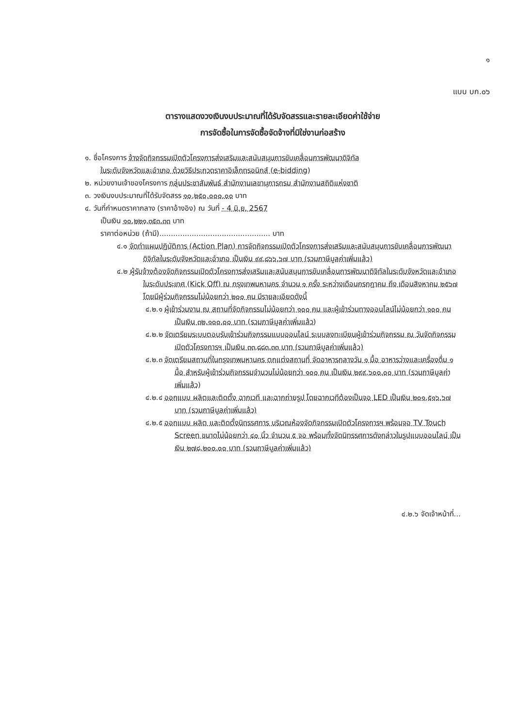๑
แบบ บก.๐๖
ตารางแสดงวงเงินงบประมาณที่ได้รับจัดสรรและรายละเอียดค่าใช้จ่าย
การจัดซื้อในการจัดซื้อจัดจ้างที่มิใช่งานก่อสร้าง
๑. ชื่อโครงการ จ้างจัดกิจกรรมเปิดตัวโครงการส่งเสริมและสนับสนุนการขับเคลื่อนการพัฒนาดิจิทัล
ในระดับจังหวัดและอำเภอ ด้วยวิธีประกวดราคาอิเล็กทรอนิกส์ (e-bidding)
๒. หน่วยงานเจ้าของโครงการ กลุ่มประชาสัมพันธ์ สำนักงานเลขานุการกรม สำนักงานสถิติแห่งชาติ
๓. วงเงินงบประมาณที่ได้รับจัดสรร ๑๐,๒๕๐,๐๐๐.๐๐ บาท
๔. วันที่กำหนดราคากลาง (ราคาอ้างอิง) ณ วันที่ - 4 มิ.ย. 2567
เป็นเงิน ๑๐,๒๒๑,๓๕๓.๓๓ บาท
ราคาต่อหน่วย (ถ้ามี)................................................ บาท
๔.๑ จัดทำแผนปฏิบัติการ (Action Plan) การจัดกิจกรรมเปิดตัวโครงการส่งเสริมและสนับสนุนการขับเคลื่อนการพัฒนาดิจิทัลในระดับจังหวัดและอำเภอ เป็นเงิน ๙๙,๘๖๖.๖๗ บาท (รวมภาษีมูลค่าเพิ่มแล้ว)
๔.๒ ผู้รับจ้างต้องจัดกิจกรรมเปิดตัวโครงการส่งเสริมและสนับสนุนการขับเคลื่อนการพัฒนาดิจิทัลในระดับจังหวัดและอำเภอ ในระดับประเทศ (Kick Off) ณ กรุงเทพมหานคร จำนวน ๑ ครั้ง ระหว่างเดือนกรกฎาคม ถึง เดือนสิงหาคม ๒๕๖๗ โดยมีผู้ร่วมกิจกรรมไม่น้อยกว่า ๒๐๐ คน มีรายละเอียดดังนี้
๔.๒.๑ ผู้เข้าร่วมงาน ณ สถานที่จัดกิจกรรมไม่น้อยกว่า ๑๐๐ คน และผู้เข้าร่วมทางออนไลน์ไม่น้อยกว่า ๑๐๐ คน เป็นเงิน ๓๒,๑๐๐.๐๐ บาท (รวมภาษีมูลค่าเพิ่มแล้ว)
๔.๒.๒ จัดเตรียมระบบตอบรับเข้าร่วมกิจกรรมแบบออนไลน์ ระบบลงทะเบียนผู้เข้าร่วมกิจกรรม ณ วันจัดกิจกรรมเปิดตัวโครงการฯ เป็นเงิน ๓๓,๘๘๓.๓๓ บาท (รวมภาษีมูลค่าเพิ่มแล้ว)
๔.๒.๓ จัดเตรียมสถานที่ในกรุงเทพมหานคร ตกแต่งสถานที่ จัดอาหารกลางวัน ๑ มื้อ อาหารว่างและเครื่องดื่ม ๑ มื้อ สำหรับผู้เข้าร่วมกิจกรรมจำนวนไม่น้อยกว่า ๑๐๐ คน เป็นเงิน ๒๙๙,๖๐๐.๐๐ บาท (รวมภาษีมูลค่าเพิ่มแล้ว)
๔.๒.๔ ออกแบบ ผลิตและติดตั้ง ฉากเวที และฉากถ่ายรูป โดยฉากเวทีต้องเป็นจอ LED เป็นเงิน ๒๐๑,๕๑๖.๖๗ บาท (รวมภาษีมูลค่าเพิ่มแล้ว)
๔.๒.๕ ออกแบบ ผลิต และติดตั้งนิทรรศการ บริเวณห้องจัดกิจกรรมเปิดตัวโครงการฯ พร้อมจอ TV Touch Screen ขนาดไม่น้อยกว่า ๔๐ นิ้ว จำนวน ๕ จอ พร้อมทั้งจัดนิทรรศการดังกล่าวในรูปแบบออนไลน์ เป็นเงิน ๒๗๘,๒๐๐.๐๐ บาท (รวมภาษีมูลค่าเพิ่มแล้ว)
๔.๒.๖ จัดเจ้าหน้าที่...